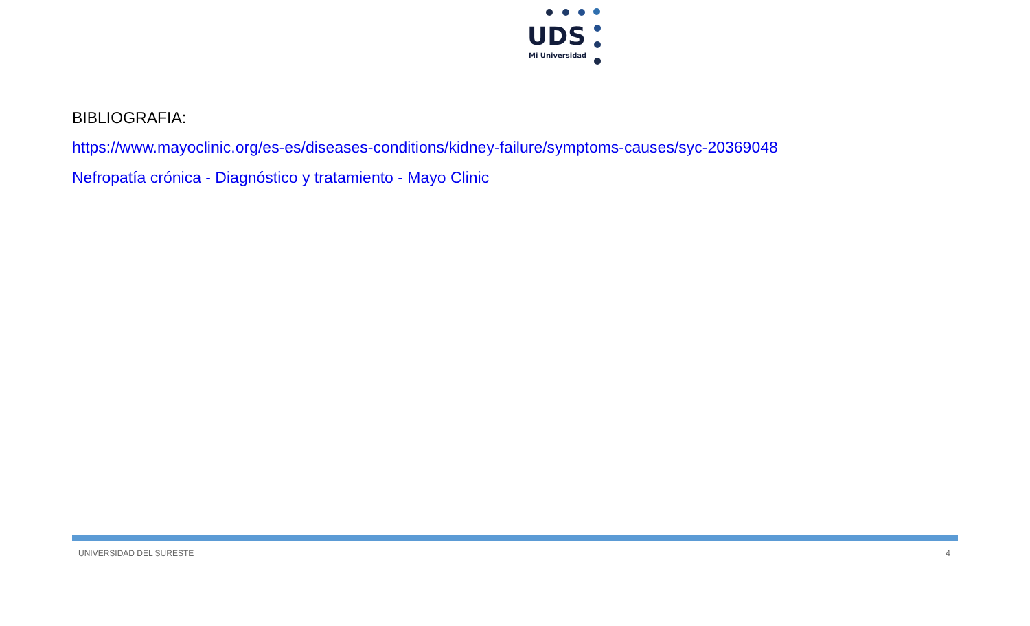UDS
Mi Universidad
BIBLIOGRAFIA:
https://www.mayoclinic.org/es-es/diseases-conditions/kidney-failure/symptoms-causes/syc-20369048
Nefropatía crónica - Diagnóstico y tratamiento - Mayo Clinic
UNIVERSIDAD DEL SURESTE 4